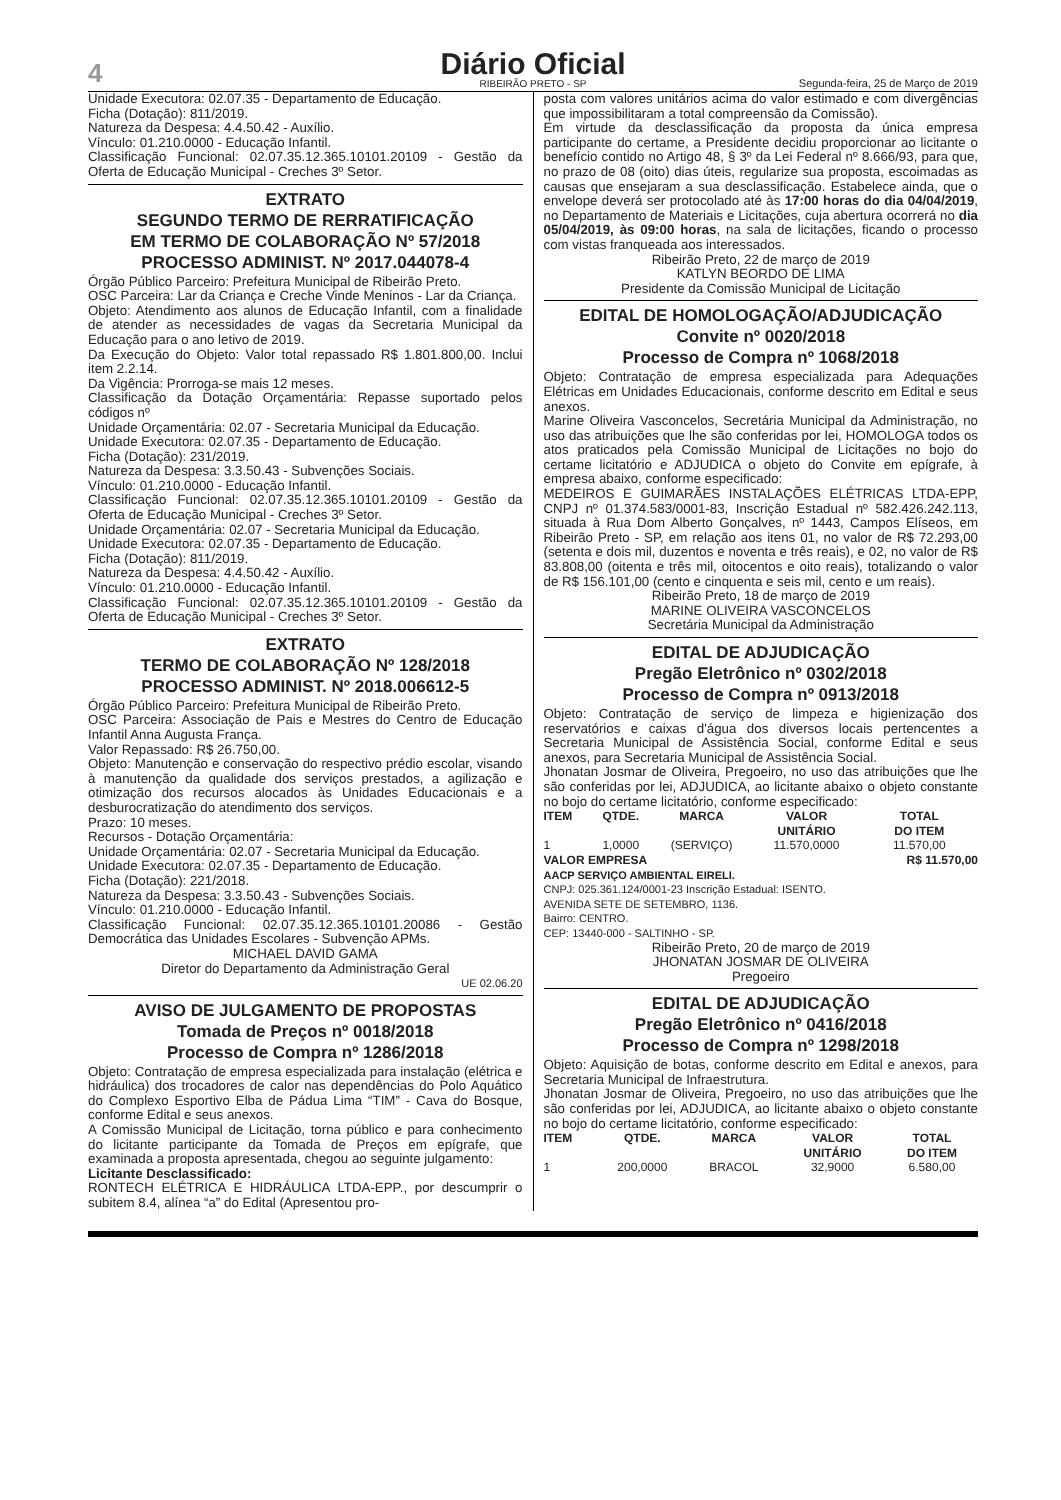4
Diário Oficial
RIBEIRÃO PRETO - SP
Segunda-feira, 25 de Março de 2019
Unidade Executora: 02.07.35 - Departamento de Educação.
Ficha (Dotação): 811/2019.
Natureza da Despesa: 4.4.50.42 - Auxílio.
Vínculo: 01.210.0000 - Educação Infantil.
Classificação Funcional: 02.07.35.12.365.10101.20109 - Gestão da Oferta de Educação Municipal - Creches 3º Setor.
EXTRATO
SEGUNDO TERMO DE RERRATIFICAÇÃO
EM TERMO DE COLABORAÇÃO Nº 57/2018
PROCESSO ADMINIST. Nº 2017.044078-4
Órgão Público Parceiro: Prefeitura Municipal de Ribeirão Preto.
OSC Parceira: Lar da Criança e Creche Vinde Meninos - Lar da Criança.
Objeto: Atendimento aos alunos de Educação Infantil, com a finalidade de atender as necessidades de vagas da Secretaria Municipal da Educação para o ano letivo de 2019.
Da Execução do Objeto: Valor total repassado R$ 1.801.800,00. Inclui item 2.2.14.
Da Vigência: Prorroga-se mais 12 meses.
Classificação da Dotação Orçamentária: Repasse suportado pelos códigos nº
Unidade Orçamentária: 02.07 - Secretaria Municipal da Educação.
Unidade Executora: 02.07.35 - Departamento de Educação.
Ficha (Dotação): 231/2019.
Natureza da Despesa: 3.3.50.43 - Subvenções Sociais.
Vínculo: 01.210.0000 - Educação Infantil.
Classificação Funcional: 02.07.35.12.365.10101.20109 - Gestão da Oferta de Educação Municipal - Creches 3º Setor.
Unidade Orçamentária: 02.07 - Secretaria Municipal da Educação.
Unidade Executora: 02.07.35 - Departamento de Educação.
Ficha (Dotação): 811/2019.
Natureza da Despesa: 4.4.50.42 - Auxílio.
Vínculo: 01.210.0000 - Educação Infantil.
Classificação Funcional: 02.07.35.12.365.10101.20109 - Gestão da Oferta de Educação Municipal - Creches 3º Setor.
EXTRATO
TERMO DE COLABORAÇÃO Nº 128/2018
PROCESSO ADMINIST. Nº 2018.006612-5
Órgão Público Parceiro: Prefeitura Municipal de Ribeirão Preto.
OSC Parceira: Associação de Pais e Mestres do Centro de Educação Infantil Anna Augusta França.
Valor Repassado: R$ 26.750,00.
Objeto: Manutenção e conservação do respectivo prédio escolar, visando à manutenção da qualidade dos serviços prestados, a agilização e otimização dos recursos alocados às Unidades Educacionais e a desburocratização do atendimento dos serviços.
Prazo: 10 meses.
Recursos - Dotação Orçamentária:
Unidade Orçamentária: 02.07 - Secretaria Municipal da Educação.
Unidade Executora: 02.07.35 - Departamento de Educação.
Ficha (Dotação): 221/2018.
Natureza da Despesa: 3.3.50.43 - Subvenções Sociais.
Vínculo: 01.210.0000 - Educação Infantil.
Classificação Funcional: 02.07.35.12.365.10101.20086 - Gestão Democrática das Unidades Escolares - Subvenção APMs.
MICHAEL DAVID GAMA
Diretor do Departamento da Administração Geral
UE 02.06.20
AVISO DE JULGAMENTO DE PROPOSTAS
Tomada de Preços nº 0018/2018
Processo de Compra nº 1286/2018
Objeto: Contratação de empresa especializada para instalação (elétrica e hidráulica) dos trocadores de calor nas dependências do Polo Aquático do Complexo Esportivo Elba de Pádua Lima “TIM” - Cava do Bosque, conforme Edital e seus anexos.
A Comissão Municipal de Licitação, torna público e para conhecimento do licitante participante da Tomada de Preços em epígrafe, que examinada a proposta apresentada, chegou ao seguinte julgamento:
Licitante Desclassificado:
RONTECH ELÉTRICA E HIDRÁULICA LTDA-EPP., por descumprir o subitem 8.4, alínea “a” do Edital (Apresentou pro-
posta com valores unitários acima do valor estimado e com divergências que impossibilitaram a total compreensão da Comissão).
Em virtude da desclassificação da proposta da única empresa participante do certame, a Presidente decidiu proporcionar ao licitante o benefício contido no Artigo 48, § 3º da Lei Federal nº 8.666/93, para que, no prazo de 08 (oito) dias úteis, regularize sua proposta, escoimadas as causas que ensejaram a sua desclassificação. Estabelece ainda, que o envelope deverá ser protocolado até às 17:00 horas do dia 04/04/2019, no Departamento de Materiais e Licitações, cuja abertura ocorrerá no dia 05/04/2019, às 09:00 horas, na sala de licitações, ficando o processo com vistas franqueada aos interessados.
Ribeirão Preto, 22 de março de 2019
KATLYN BEORDO DE LIMA
Presidente da Comissão Municipal de Licitação
EDITAL DE HOMOLOGAÇÃO/ADJUDICAÇÃO
Convite nº 0020/2018
Processo de Compra nº 1068/2018
Objeto: Contratação de empresa especializada para Adequações Elétricas em Unidades Educacionais, conforme descrito em Edital e seus anexos.
Marine Oliveira Vasconcelos, Secretária Municipal da Administração, no uso das atribuições que lhe são conferidas por lei, HOMOLOGA todos os atos praticados pela Comissão Municipal de Licitações no bojo do certame licitatório e ADJUDICA o objeto do Convite em epígrafe, à empresa abaixo, conforme especificado:
MEDEIROS E GUIMARÃES INSTALAÇÕES ELÉTRICAS LTDA-EPP, CNPJ nº 01.374.583/0001-83, Inscrição Estadual nº 582.426.242.113, situada à Rua Dom Alberto Gonçalves, nº 1443, Campos Elíseos, em Ribeirão Preto - SP, em relação aos itens 01, no valor de R$ 72.293,00 (setenta e dois mil, duzentos e noventa e três reais), e 02, no valor de R$ 83.808,00 (oitenta e três mil, oitocentos e oito reais), totalizando o valor de R$ 156.101,00 (cento e cinquenta e seis mil, cento e um reais).
Ribeirão Preto, 18 de março de 2019
MARINE OLIVEIRA VASCONCELOS
Secretária Municipal da Administração
EDITAL DE ADJUDICAÇÃO
Pregão Eletrônico nº 0302/2018
Processo de Compra nº 0913/2018
Objeto: Contratação de serviço de limpeza e higienização dos reservatórios e caixas d'água dos diversos locais pertencentes a Secretaria Municipal de Assistência Social, conforme Edital e seus anexos, para Secretaria Municipal de Assistência Social.
Jhonatan Josmar de Oliveira, Pregoeiro, no uso das atribuições que lhe são conferidas por lei, ADJUDICA, ao licitante abaixo o objeto constante no bojo do certame licitatório, conforme especificado:
| ITEM | QTDE. | MARCA | VALOR UNITÁRIO | TOTAL DO ITEM |
| --- | --- | --- | --- | --- |
| 1 | 1,0000 | (SERVIÇO) | 11.570,0000 | 11.570,00 |
| VALOR EMPRESA | | | | R$ 11.570,00 |
AACP SERVIÇO AMBIENTAL EIRELI.
CNPJ: 025.361.124/0001-23 Inscrição Estadual: ISENTO.
AVENIDA SETE DE SETEMBRO, 1136.
Bairro: CENTRO.
CEP: 13440-000 - SALTINHO - SP.
Ribeirão Preto, 20 de março de 2019
JHONATAN JOSMAR DE OLIVEIRA
Pregoeiro
EDITAL DE ADJUDICAÇÃO
Pregão Eletrônico nº 0416/2018
Processo de Compra nº 1298/2018
Objeto: Aquisição de botas, conforme descrito em Edital e anexos, para Secretaria Municipal de Infraestrutura.
Jhonatan Josmar de Oliveira, Pregoeiro, no uso das atribuições que lhe são conferidas por lei, ADJUDICA, ao licitante abaixo o objeto constante no bojo do certame licitatório, conforme especificado:
| ITEM | QTDE. | MARCA | VALOR UNITÁRIO | TOTAL DO ITEM |
| --- | --- | --- | --- | --- |
| 1 | 200,0000 | BRACOL | 32,9000 | 6.580,00 |